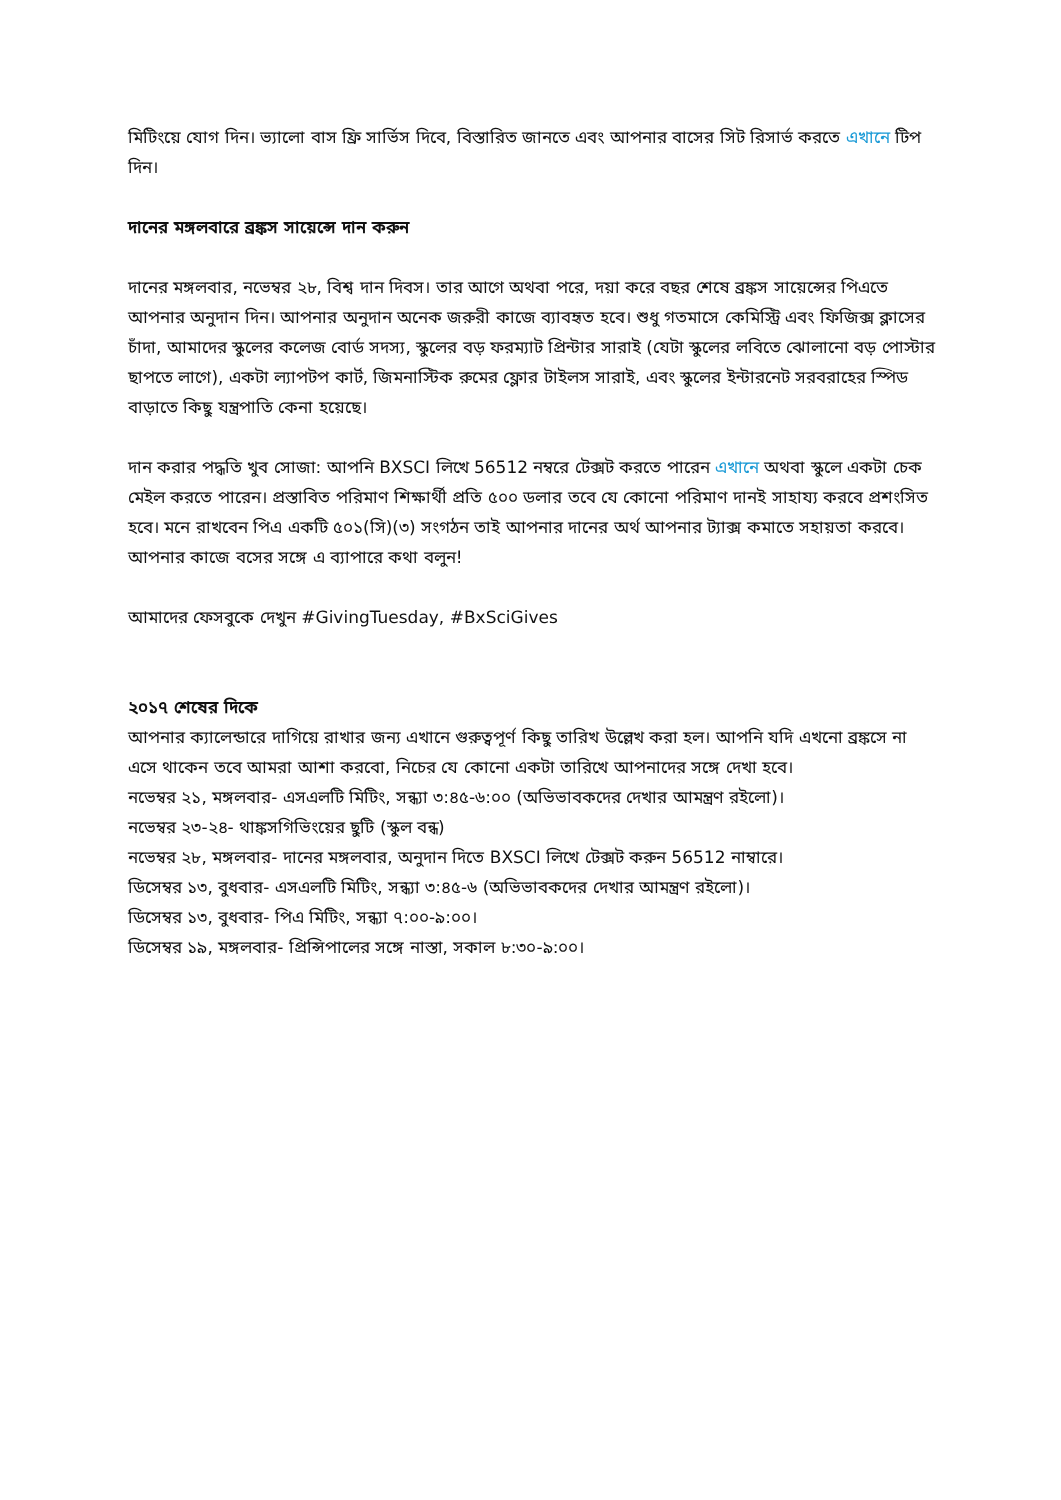মিটিংয়ে যোগ দিন। ভ্যালো বাস ফ্রি সার্ভিস দিবে, বিস্তারিত জানতে এবং আপনার বাসের সিট রিসার্ভ করতে এখানে টিপ দিন।
দানের মঙ্গলবারে ব্রঙ্কস সায়েন্সে দান করুন
দানের মঙ্গলবার, নভেম্বর ২৮, বিশ্ব দান দিবস। তার আগে অথবা পরে, দয়া করে বছর শেষে ব্রঙ্কস সায়েন্সের পিএতে আপনার অনুদান দিন। আপনার অনুদান অনেক জরুরী কাজে ব্যাবহৃত হবে। শুধু গতমাসে কেমিস্ট্রি এবং ফিজিক্স ক্লাসের চাঁদা, আমাদের স্কুলের কলেজ বোর্ড সদস্য, স্কুলের বড় ফরম্যাট প্রিন্টার সারাই (যেটা স্কুলের লবিতে ঝোলানো বড় পোস্টার ছাপতে লাগে), একটা ল্যাপটপ কার্ট, জিমনাস্টিক রুমের ফ্লোর টাইলস সারাই, এবং স্কুলের ইন্টারনেট সরবরাহের স্পিড বাড়াতে কিছু যন্ত্রপাতি কেনা হয়েছে।
দান করার পদ্ধতি খুব সোজা: আপনি BXSCI লিখে 56512 নম্বরে টেক্সট করতে পারেন এখানে অথবা স্কুলে একটা চেক মেইল করতে পারেন। প্রস্তাবিত পরিমাণ শিক্ষার্থী প্রতি ৫০০ ডলার তবে যে কোনো পরিমাণ দানই সাহায্য করবে প্রশংসিত হবে। মনে রাখবেন পিএ একটি ৫০১(সি)(৩) সংগঠন তাই আপনার দানের অর্থ আপনার ট্যাক্স কমাতে সহায়তা করবে। আপনার কাজে বসের সঙ্গে এ ব্যাপারে কথা বলুন!
আমাদের ফেসবুকে দেখুন #GivingTuesday, #BxSciGives
২০১৭ শেষের দিকে
আপনার ক্যালেন্ডারে দাগিয়ে রাখার জন্য এখানে গুরুত্বপূর্ণ কিছু তারিখ উল্লেখ করা হল। আপনি যদি এখনো ব্রঙ্কসে না এসে থাকেন তবে আমরা আশা করবো, নিচের যে কোনো একটা তারিখে আপনাদের সঙ্গে দেখা হবে।
নভেম্বর ২১, মঙ্গলবার- এসএলটি মিটিং, সন্ধ্যা ৩:৪৫-৬:০০ (অভিভাবকদের দেখার আমন্ত্রণ রইলো)।
নভেম্বর ২৩-২৪- থাঙ্কসগিভিংয়ের ছুটি (স্কুল বন্ধ)
নভেম্বর ২৮, মঙ্গলবার- দানের মঙ্গলবার, অনুদান দিতে BXSCI লিখে টেক্সট করুন 56512 নাম্বারে।
ডিসেম্বর ১৩, বুধবার- এসএলটি মিটিং, সন্ধ্যা ৩:৪৫-৬ (অভিভাবকদের দেখার আমন্ত্রণ রইলো)।
ডিসেম্বর ১৩, বুধবার- পিএ মিটিং, সন্ধ্যা ৭:০০-৯:০০।
ডিসেম্বর ১৯, মঙ্গলবার- প্রিন্সিপালের সঙ্গে নাস্তা, সকাল ৮:৩০-৯:০০।